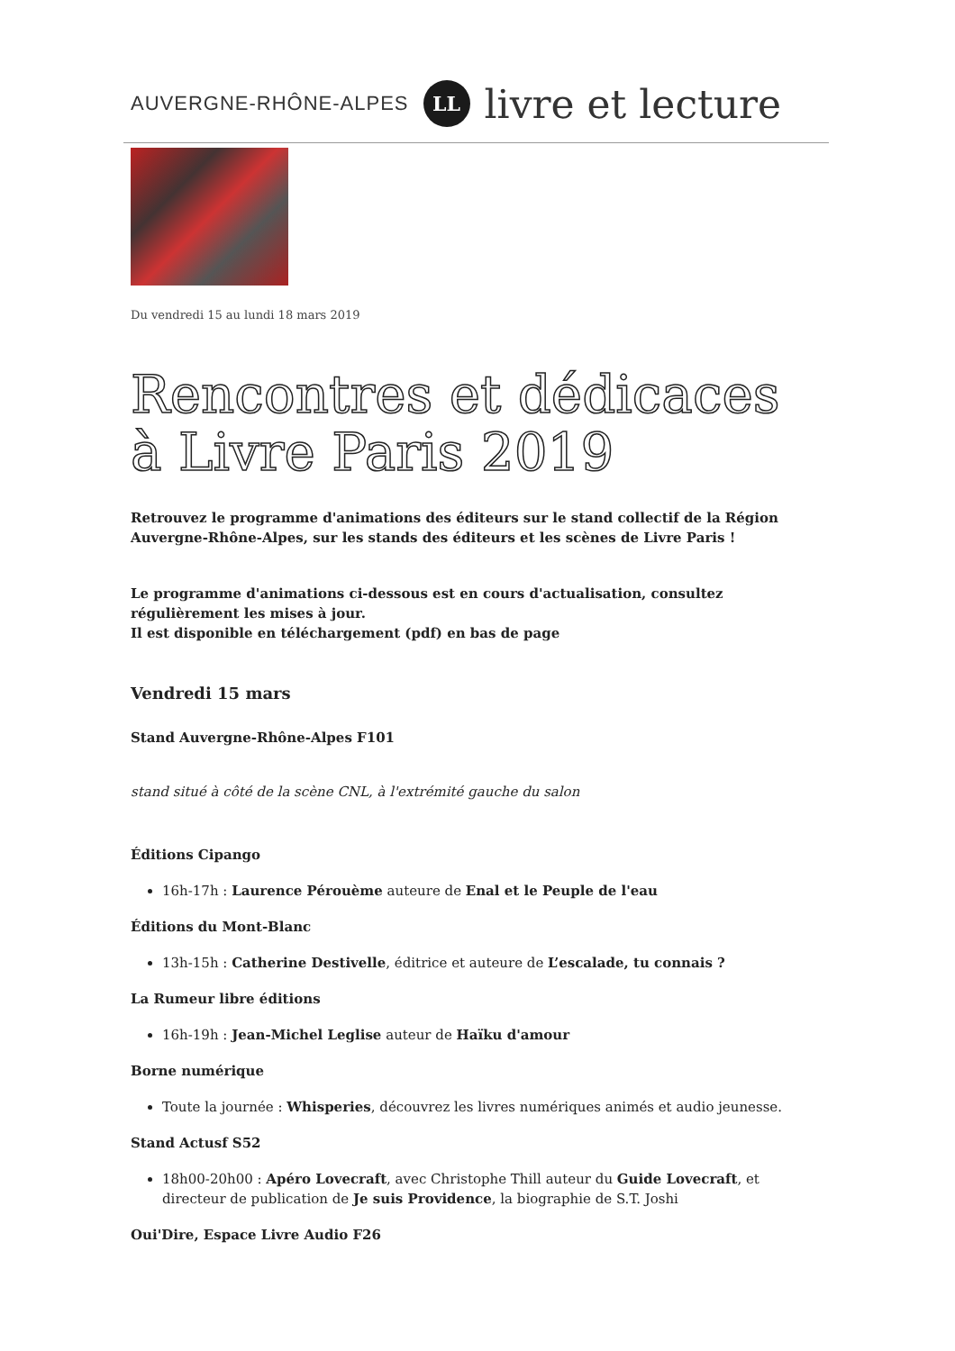AUVERGNE-RHÔNE-ALPES LL livre et lecture
Du vendredi 15 au lundi 18 mars 2019
Rencontres et dédicaces à Livre Paris 2019
Retrouvez le programme d'animations des éditeurs sur le stand collectif de la Région Auvergne-Rhône-Alpes, sur les stands des éditeurs et les scènes de Livre Paris !
Le programme d'animations ci-dessous est en cours d'actualisation, consultez régulièrement les mises à jour.
Il est disponible en téléchargement (pdf) en bas de page
Vendredi 15 mars
Stand Auvergne-Rhône-Alpes F101
stand situé à côté de la scène CNL, à l'extrémité gauche du salon
Éditions Cipango
16h-17h : Laurence Pérouème auteure de Enal et le Peuple de l'eau
Éditions du Mont-Blanc
13h-15h : Catherine Destivelle, éditrice et auteure de L’escalade, tu connais ?
La Rumeur libre éditions
16h-19h : Jean-Michel Leglise auteur de Haïku d'amour
Borne numérique
Toute la journée : Whisperies, découvrez les livres numériques animés et audio jeunesse.
Stand Actusf S52
18h00-20h00 : Apéro Lovecraft, avec Christophe Thill auteur du Guide Lovecraft, et directeur de publication de Je suis Providence, la biographie de S.T. Joshi
Oui'Dire, Espace Livre Audio F26